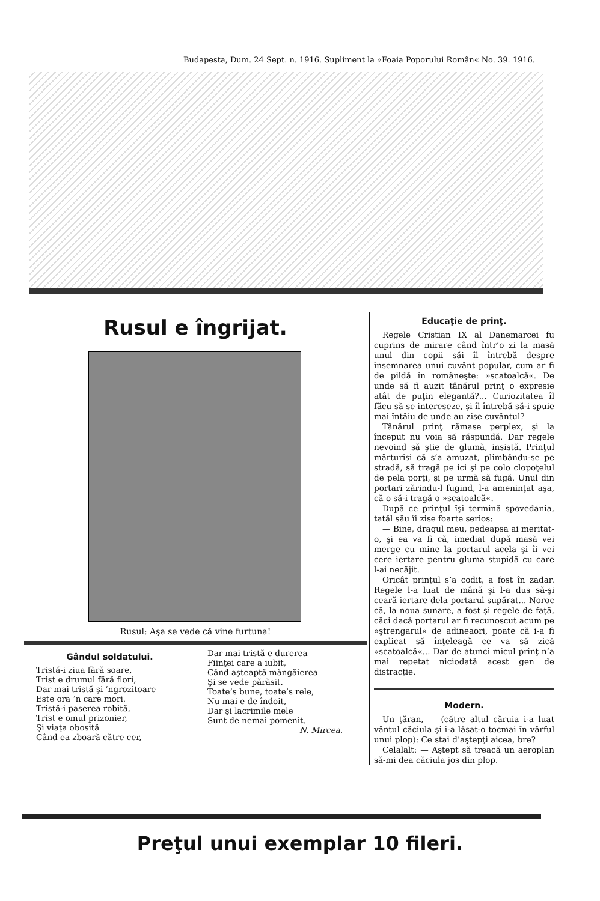Budapesta, Dum. 24 Sept. n. 1916. Supliment la »Foaia Poporului Român« No. 39. 1916.
Rusul e îngrijat.
Rusul: Aşa se vede că vine furtuna!
Gândul soldatului.
Tristă-i ziua fără soare,
Trist e drumul fără flori,
Dar mai tristă şi ’ngrozitoare
Este ora ’n care mori.
Tristă-i paserea robită,
Trist e omul prizonier,
Şi viaţa obosită
Când ea zboară către cer,
Dar mai tristă e durerea
Fiinţei care a iubit,
Când aşteaptă mângăierea
Şi se vede părăsit.
Toate’s bune, toate’s rele,
Nu mai e de îndoit,
Dar şi lacrimile mele
Sunt de nemai pomenit.
N. Mircea.
Educaţie de prinţ.
Regele Cristian IX al Danemarcei fu cuprins de mirare când într’o zi la masă unul din copii săi îl întrebă despre însemnarea unui cuvânt popular, cum ar fi de pildă în româneşte: »scatoalcă«. De unde să fi auzit tânărul prinţ o expresie atât de puţin elegantă?... Curiozitatea îl făcu să se intereseze, şi îl întrebă să-i spuie mai întâiu de unde au zise cuvântul?
Tânărul prinţ rămase perplex, şi la început nu voia să răspundă. Dar regele nevoind să ştie de glumă, insistă. Prinţul mărturisi că s’a amuzat, plimbându-se pe stradă, să tragă pe ici şi pe colo clopoţelul de pela porţi, şi pe urmă să fugă. Unul din portari zărindu-l fugind, l-a ameninţat aşa, că o să-i tragă o »scatoalcă«.
După ce prinţul îşi termină spovedania, tatăl său îi zise foarte serios:
— Bine, dragul meu, pedeapsa ai meritat-o, şi ea va fi că, imediat după masă vei merge cu mine la portarul acela şi îi vei cere iertare pentru gluma stupidă cu care l-ai necăjit.
Oricât prinţul s’a codit, a fost în zadar. Regele l-a luat de mână şi l-a dus să-şi ceară iertare dela portarul supărat... Noroc că, la noua sunare, a fost şi regele de faţă, căci dacă portarul ar fi recunoscut acum pe »ştrengarul« de adineaori, poate că i-a fi explicat să înţeleagă ce va să zică »scatoalcă«... Dar de atunci micul prinţ n’a mai repetat niciodată acest gen de distracţie.
Modern.
Un ţăran, — (către altul căruia i-a luat vântul căciula şi i-a lăsat-o tocmai în vârful unui plop): Ce stai d’aştepţi aicea, bre?
Celalalt: — Aştept să treacă un aeroplan să-mi dea căciula jos din plop.
Preţul unui exemplar 10 fileri.